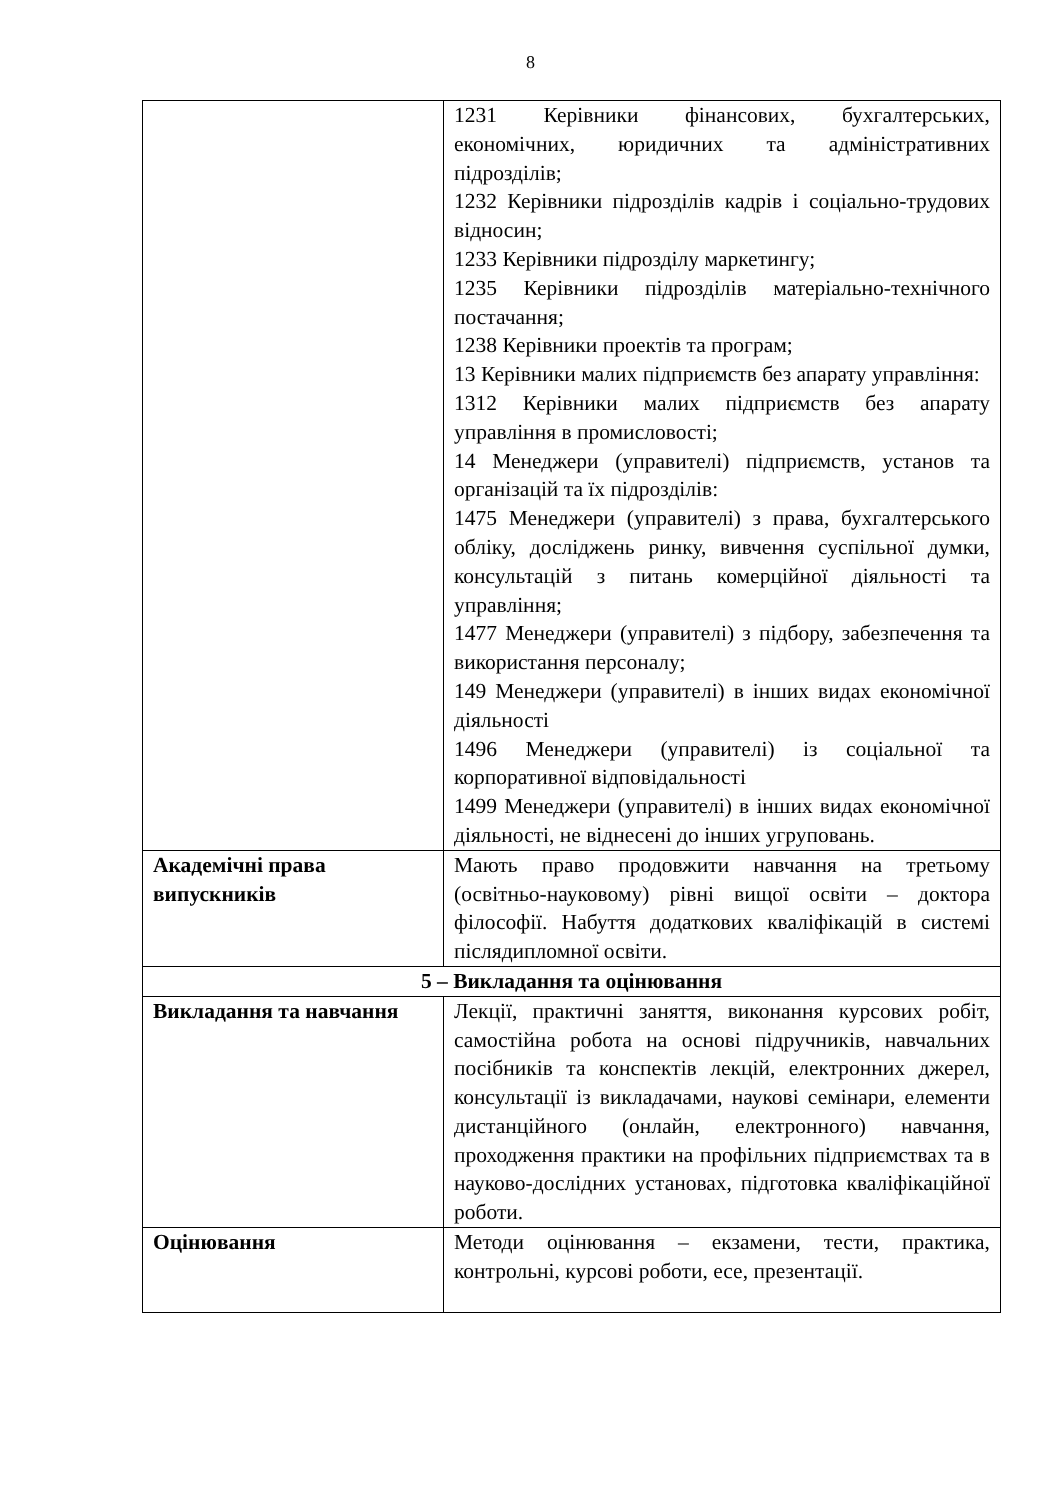8
| | 1231 Керівники фінансових, бухгалтерських, економічних, юридичних та адміністративних підрозділів; 1232 Керівники підрозділів кадрів і соціально-трудових відносин; 1233 Керівники підрозділу маркетингу; 1235 Керівники підрозділів матеріально-технічного постачання; 1238 Керівники проектів та програм; 13 Керівники малих підприємств без апарату управління: 1312 Керівники малих підприємств без апарату управління в промисловості; 14 Менеджери (управителі) підприємств, установ та організацій та їх підрозділів: 1475 Менеджери (управителі) з права, бухгалтерського обліку, досліджень ринку, вивчення суспільної думки, консультацій з питань комерційної діяльності та управління; 1477 Менеджери (управителі) з підбору, забезпечення та використання персоналу; 149 Менеджери (управителі) в інших видах економічної діяльності 1496 Менеджери (управителі) із соціальної та корпоративної відповідальності 1499 Менеджери (управителі) в інших видах економічної діяльності, не віднесені до інших угруповань. |
| Академічні права випускників | Мають право продовжити навчання на третьому (освітньо-науковому) рівні вищої освіти – доктора філософії. Набуття додаткових кваліфікацій в системі післядипломної освіти. |
| 5 – Викладання та оцінювання | |
| Викладання та навчання | Лекції, практичні заняття, виконання курсових робіт, самостійна робота на основі підручників, навчальних посібників та конспектів лекцій, електронних джерел, консультації із викладачами, наукові семінари, елементи дистанційного (онлайн, електронного) навчання, проходження практики на профільних підприємствах та в науково-дослідних установах, підготовка кваліфікаційної роботи. |
| Оцінювання | Методи оцінювання – екзамени, тести, практика, контрольні, курсові роботи, есе, презентації. |